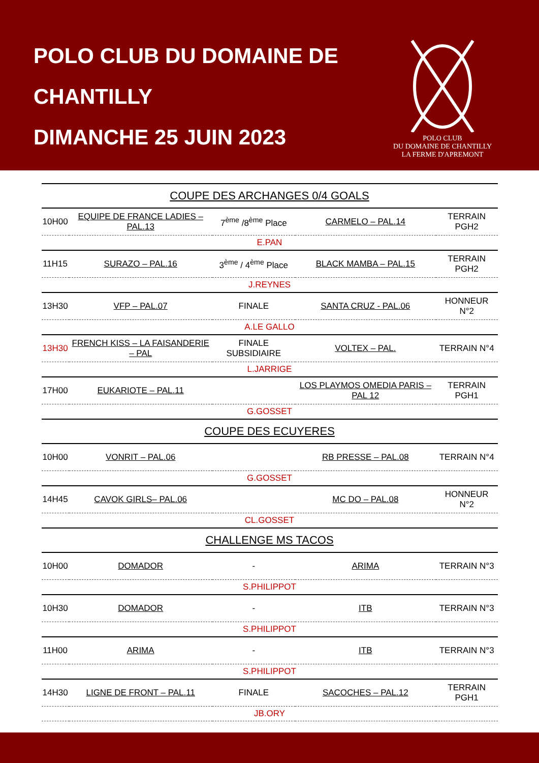POLO CLUB DU DOMAINE DE CHANTILLY
DIMANCHE 25 JUIN 2023
POLO CLUB
DU DOMAINE DE CHANTILLY
LA FERME D'APREMONT
| COUPE DES ARCHANGES 0/4 GOALS | | | | |
| 10H00 | EQUIPE DE FRANCE LADIES – PAL.13 | 7<sup>ème</sup> /8<sup>ème</sup> Place | CARMELO – PAL.14 | TERRAIN PGH2 |
| E.PAN | | | | |
| 11H15 | SURAZO – PAL.16 | 3<sup>ème</sup> / 4<sup>ème</sup> Place | BLACK MAMBA – PAL.15 | TERRAIN PGH2 |
| J.REYNES | | | | |
| 13H30 | VFP – PAL.07 | FINALE | SANTA CRUZ - PAL.06 | HONNEUR N°2 |
| A.LE GALLO | | | | |
| 13H30 | FRENCH KISS – LA FAISANDERIE – PAL | FINALE SUBSIDIAIRE | VOLTEX – PAL. | TERRAIN N°4 |
| L.JARRIGE | | | | |
| 17H00 | EUKARIOTE – PAL.11 | | LOS PLAYMOS OMEDIA PARIS – PAL 12 | TERRAIN PGH1 |
| G.GOSSET | | | | |
| COUPE DES ECUYERES | | | | |
| 10H00 | VONRIT – PAL.06 | | RB PRESSE – PAL.08 | TERRAIN N°4 |
| G.GOSSET | | | | |
| 14H45 | CAVOK GIRLS– PAL.06 | | MC DO – PAL.08 | HONNEUR N°2 |
| CL.GOSSET | | | | |
| CHALLENGE MS TACOS | | | | |
| 10H00 | DOMADOR | - | ARIMA | TERRAIN N°3 |
| S.PHILIPPOT | | | | |
| 10H30 | DOMADOR | - | ITB | TERRAIN N°3 |
| S.PHILIPPOT | | | | |
| 11H00 | ARIMA | - | ITB | TERRAIN N°3 |
| S.PHILIPPOT | | | | |
| 14H30 | LIGNE DE FRONT – PAL.11 | FINALE | SACOCHES – PAL.12 | TERRAIN PGH1 |
| JB.ORY | | | | |